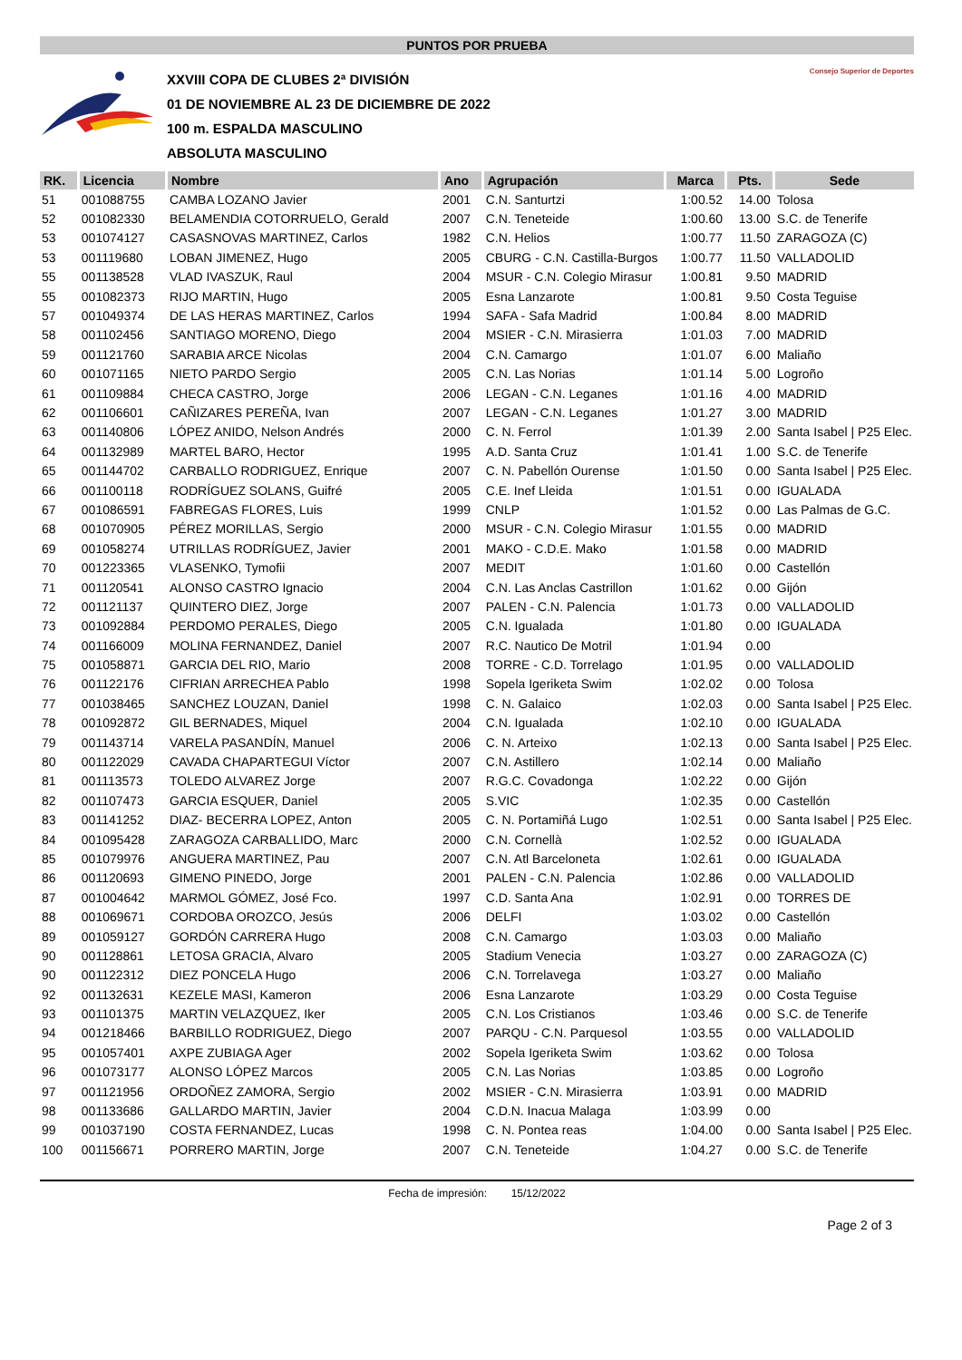PUNTOS POR PRUEBA
XXVIII COPA DE CLUBES 2ª DIVISIÓN
01 DE NOVIEMBRE AL 23 DE DICIEMBRE DE 2022
100 m. ESPALDA MASCULINO
ABSOLUTA MASCULINO
Consejo Superior de Deportes
| RK. | Licencia | Nombre | Ano | Agrupación | Marca | Pts. | Sede |
| --- | --- | --- | --- | --- | --- | --- | --- |
| 51 | 001088755 | CAMBA LOZANO Javier | 2001 | C.N. Santurtzi | 1:00.52 | 14.00 | Tolosa |
| 52 | 001082330 | BELAMENDIA COTORRUELO, Gerald | 2007 | C.N. Teneteide | 1:00.60 | 13.00 | S.C. de Tenerife |
| 53 | 001074127 | CASASNOVAS MARTINEZ, Carlos | 1982 | C.N. Helios | 1:00.77 | 11.50 | ZARAGOZA (C) |
| 53 | 001119680 | LOBAN JIMENEZ, Hugo | 2005 | CBURG - C.N. Castilla-Burgos | 1:00.77 | 11.50 | VALLADOLID |
| 55 | 001138528 | VLAD IVASZUK, Raul | 2004 | MSUR - C.N. Colegio Mirasur | 1:00.81 | 9.50 | MADRID |
| 55 | 001082373 | RIJO MARTIN, Hugo | 2005 | Esna Lanzarote | 1:00.81 | 9.50 | Costa Teguise |
| 57 | 001049374 | DE LAS HERAS MARTINEZ, Carlos | 1994 | SAFA - Safa Madrid | 1:00.84 | 8.00 | MADRID |
| 58 | 001102456 | SANTIAGO MORENO, Diego | 2004 | MSIER - C.N. Mirasierra | 1:01.03 | 7.00 | MADRID |
| 59 | 001121760 | SARABIA ARCE Nicolas | 2004 | C.N. Camargo | 1:01.07 | 6.00 | Maliaño |
| 60 | 001071165 | NIETO PARDO Sergio | 2005 | C.N. Las Norias | 1:01.14 | 5.00 | Logroño |
| 61 | 001109884 | CHECA CASTRO, Jorge | 2006 | LEGAN - C.N. Leganes | 1:01.16 | 4.00 | MADRID |
| 62 | 001106601 | CAÑIZARES PEREÑA, Ivan | 2007 | LEGAN - C.N. Leganes | 1:01.27 | 3.00 | MADRID |
| 63 | 001140806 | LÓPEZ ANIDO, Nelson Andrés | 2000 | C. N. Ferrol | 1:01.39 | 2.00 | Santa Isabel / P25 Elec. |
| 64 | 001132989 | MARTEL BARO, Hector | 1995 | A.D. Santa Cruz | 1:01.41 | 1.00 | S.C. de Tenerife |
| 65 | 001144702 | CARBALLO RODRIGUEZ, Enrique | 2007 | C. N. Pabellón Ourense | 1:01.50 | 0.00 | Santa Isabel / P25 Elec. |
| 66 | 001100118 | RODRÍGUEZ SOLANS, Guifré | 2005 | C.E. Inef Lleida | 1:01.51 | 0.00 | IGUALADA |
| 67 | 001086591 | FABREGAS FLORES, Luis | 1999 | CNLP | 1:01.52 | 0.00 | Las Palmas de G.C. |
| 68 | 001070905 | PÉREZ MORILLAS, Sergio | 2000 | MSUR - C.N. Colegio Mirasur | 1:01.55 | 0.00 | MADRID |
| 69 | 001058274 | UTRILLAS RODRÍGUEZ, Javier | 2001 | MAKO - C.D.E. Mako | 1:01.58 | 0.00 | MADRID |
| 70 | 001223365 | VLASENKO, Tymofii | 2007 | MEDIT | 1:01.60 | 0.00 | Castellón |
| 71 | 001120541 | ALONSO CASTRO Ignacio | 2004 | C.N. Las Anclas Castrillon | 1:01.62 | 0.00 | Gijón |
| 72 | 001121137 | QUINTERO DIEZ, Jorge | 2007 | PALEN - C.N. Palencia | 1:01.73 | 0.00 | VALLADOLID |
| 73 | 001092884 | PERDOMO PERALES, Diego | 2005 | C.N. Igualada | 1:01.80 | 0.00 | IGUALADA |
| 74 | 001166009 | MOLINA FERNANDEZ, Daniel | 2007 | R.C. Nautico De Motril | 1:01.94 | 0.00 | |
| 75 | 001058871 | GARCIA DEL RIO, Mario | 2008 | TORRE - C.D. Torrelago | 1:01.95 | 0.00 | VALLADOLID |
| 76 | 001122176 | CIFRIAN ARRECHEA Pablo | 1998 | Sopela Igeriketa Swim | 1:02.02 | 0.00 | Tolosa |
| 77 | 001038465 | SANCHEZ LOUZAN, Daniel | 1998 | C. N. Galaico | 1:02.03 | 0.00 | Santa Isabel / P25 Elec. |
| 78 | 001092872 | GIL BERNADES, Miquel | 2004 | C.N. Igualada | 1:02.10 | 0.00 | IGUALADA |
| 79 | 001143714 | VARELA PASANDÍN, Manuel | 2006 | C. N. Arteixo | 1:02.13 | 0.00 | Santa Isabel / P25 Elec. |
| 80 | 001122029 | CAVADA CHAPARTEGUI Víctor | 2007 | C.N. Astillero | 1:02.14 | 0.00 | Maliaño |
| 81 | 001113573 | TOLEDO ALVAREZ Jorge | 2007 | R.G.C. Covadonga | 1:02.22 | 0.00 | Gijón |
| 82 | 001107473 | GARCIA ESQUER, Daniel | 2005 | S.VIC | 1:02.35 | 0.00 | Castellón |
| 83 | 001141252 | DIAZ- BECERRA LOPEZ, Anton | 2005 | C. N. Portamiñá Lugo | 1:02.51 | 0.00 | Santa Isabel / P25 Elec. |
| 84 | 001095428 | ZARAGOZA CARBALLIDO, Marc | 2000 | C.N. Cornellà | 1:02.52 | 0.00 | IGUALADA |
| 85 | 001079976 | ANGUERA MARTINEZ, Pau | 2007 | C.N. Atl Barceloneta | 1:02.61 | 0.00 | IGUALADA |
| 86 | 001120693 | GIMENO PINEDO, Jorge | 2001 | PALEN - C.N. Palencia | 1:02.86 | 0.00 | VALLADOLID |
| 87 | 001004642 | MARMOL GÓMEZ, José Fco. | 1997 | C.D. Santa Ana | 1:02.91 | 0.00 | TORRES DE |
| 88 | 001069671 | CORDOBA OROZCO, Jesús | 2006 | DELFI | 1:03.02 | 0.00 | Castellón |
| 89 | 001059127 | GORDÓN CARRERA Hugo | 2008 | C.N. Camargo | 1:03.03 | 0.00 | Maliaño |
| 90 | 001128861 | LETOSA GRACIA, Alvaro | 2005 | Stadium Venecia | 1:03.27 | 0.00 | ZARAGOZA (C) |
| 90 | 001122312 | DIEZ PONCELA Hugo | 2006 | C.N. Torrelavega | 1:03.27 | 0.00 | Maliaño |
| 92 | 001132631 | KEZELE MASI, Kameron | 2006 | Esna Lanzarote | 1:03.29 | 0.00 | Costa Teguise |
| 93 | 001101375 | MARTIN VELAZQUEZ, Iker | 2005 | C.N. Los Cristianos | 1:03.46 | 0.00 | S.C. de Tenerife |
| 94 | 001218466 | BARBILLO RODRIGUEZ, Diego | 2007 | PARQU - C.N. Parquesol | 1:03.55 | 0.00 | VALLADOLID |
| 95 | 001057401 | AXPE ZUBIAGA Ager | 2002 | Sopela Igeriketa Swim | 1:03.62 | 0.00 | Tolosa |
| 96 | 001073177 | ALONSO LÓPEZ Marcos | 2005 | C.N. Las Norias | 1:03.85 | 0.00 | Logroño |
| 97 | 001121956 | ORDOÑEZ ZAMORA, Sergio | 2002 | MSIER - C.N. Mirasierra | 1:03.91 | 0.00 | MADRID |
| 98 | 001133686 | GALLARDO MARTIN, Javier | 2004 | C.D.N. Inacua Malaga | 1:03.99 | 0.00 | |
| 99 | 001037190 | COSTA FERNANDEZ, Lucas | 1998 | C. N. Pontea reas | 1:04.00 | 0.00 | Santa Isabel / P25 Elec. |
| 100 | 001156671 | PORRERO MARTIN, Jorge | 2007 | C.N. Teneteide | 1:04.27 | 0.00 | S.C. de Tenerife |
Fecha de impresión: 15/12/2022
Page 2 of 3